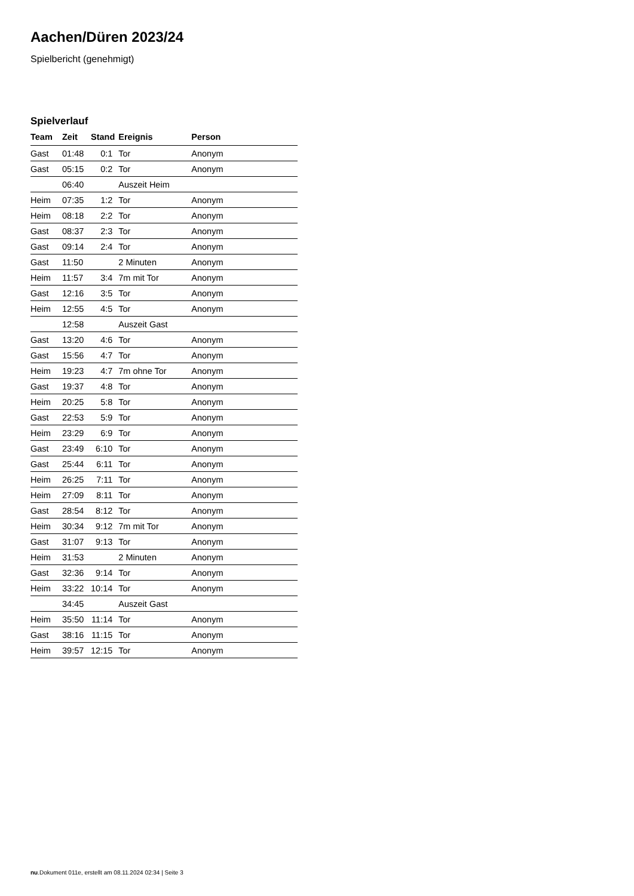Aachen/Düren 2023/24
Spielbericht (genehmigt)
Spielverlauf
| Team | Zeit | Stand | Ereignis | Person |
| --- | --- | --- | --- | --- |
| Gast | 01:48 | 0:1 | Tor | Anonym |
| Gast | 05:15 | 0:2 | Tor | Anonym |
| | 06:40 | | Auszeit Heim | |
| Heim | 07:35 | 1:2 | Tor | Anonym |
| Heim | 08:18 | 2:2 | Tor | Anonym |
| Gast | 08:37 | 2:3 | Tor | Anonym |
| Gast | 09:14 | 2:4 | Tor | Anonym |
| Gast | 11:50 | | 2 Minuten | Anonym |
| Heim | 11:57 | 3:4 | 7m mit Tor | Anonym |
| Gast | 12:16 | 3:5 | Tor | Anonym |
| Heim | 12:55 | 4:5 | Tor | Anonym |
| | 12:58 | | Auszeit Gast | |
| Gast | 13:20 | 4:6 | Tor | Anonym |
| Gast | 15:56 | 4:7 | Tor | Anonym |
| Heim | 19:23 | 4:7 | 7m ohne Tor | Anonym |
| Gast | 19:37 | 4:8 | Tor | Anonym |
| Heim | 20:25 | 5:8 | Tor | Anonym |
| Gast | 22:53 | 5:9 | Tor | Anonym |
| Heim | 23:29 | 6:9 | Tor | Anonym |
| Gast | 23:49 | 6:10 | Tor | Anonym |
| Gast | 25:44 | 6:11 | Tor | Anonym |
| Heim | 26:25 | 7:11 | Tor | Anonym |
| Heim | 27:09 | 8:11 | Tor | Anonym |
| Gast | 28:54 | 8:12 | Tor | Anonym |
| Heim | 30:34 | 9:12 | 7m mit Tor | Anonym |
| Gast | 31:07 | 9:13 | Tor | Anonym |
| Heim | 31:53 | | 2 Minuten | Anonym |
| Gast | 32:36 | 9:14 | Tor | Anonym |
| Heim | 33:22 | 10:14 | Tor | Anonym |
| | 34:45 | | Auszeit Gast | |
| Heim | 35:50 | 11:14 | Tor | Anonym |
| Gast | 38:16 | 11:15 | Tor | Anonym |
| Heim | 39:57 | 12:15 | Tor | Anonym |
nu.Dokument 011e, erstellt am 08.11.2024 02:34 | Seite 3